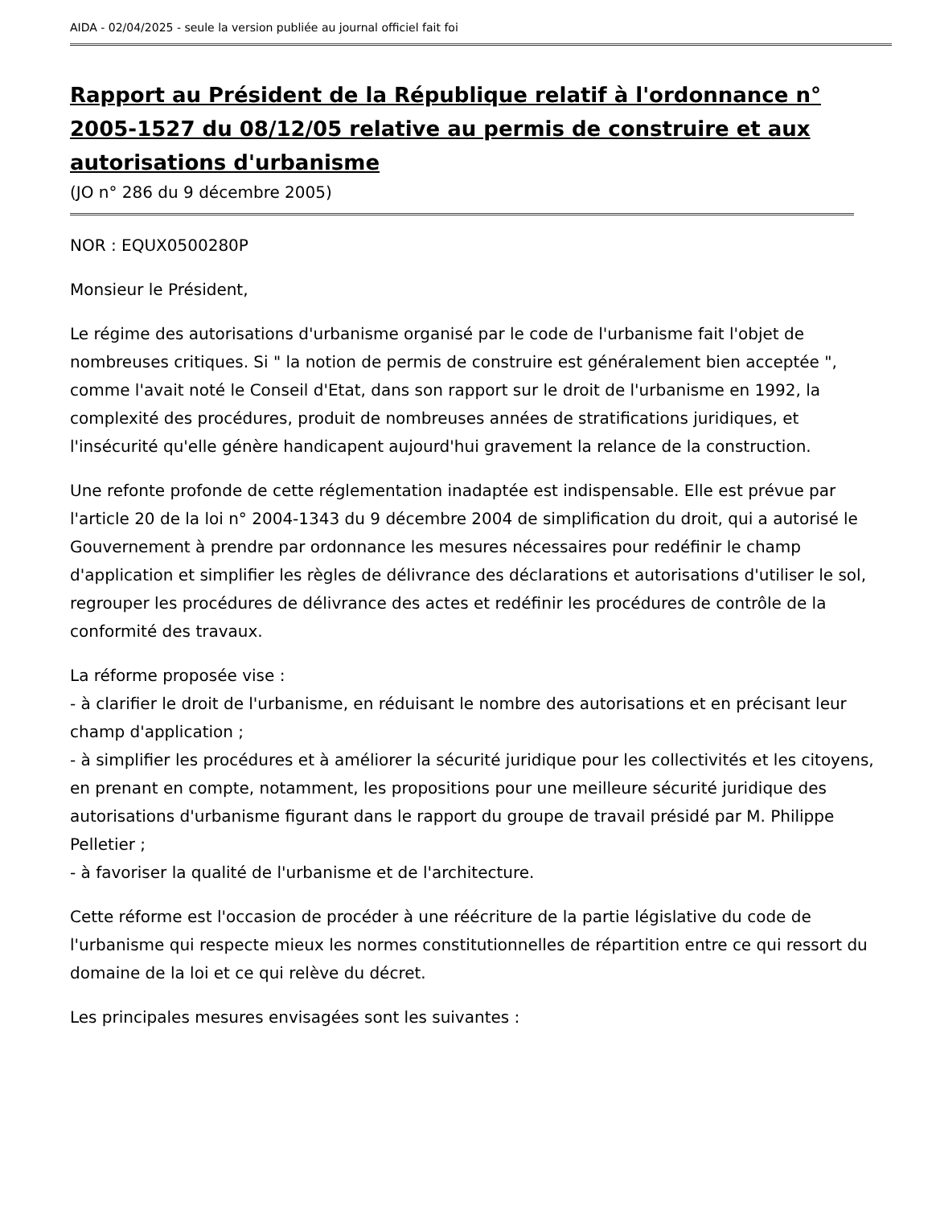AIDA - 02/04/2025 - seule la version publiée au journal officiel fait foi
Rapport au Président de la République relatif à l'ordonnance n° 2005-1527 du 08/12/05 relative au permis de construire et aux autorisations d'urbanisme
(JO n° 286 du 9 décembre 2005)
NOR : EQUX0500280P
Monsieur le Président,
Le régime des autorisations d'urbanisme organisé par le code de l'urbanisme fait l'objet de nombreuses critiques. Si " la notion de permis de construire est généralement bien acceptée ", comme l'avait noté le Conseil d'Etat, dans son rapport sur le droit de l'urbanisme en 1992, la complexité des procédures, produit de nombreuses années de stratifications juridiques, et l'insécurité qu'elle génère handicapent aujourd'hui gravement la relance de la construction.
Une refonte profonde de cette réglementation inadaptée est indispensable. Elle est prévue par l'article 20 de la loi n° 2004-1343 du 9 décembre 2004 de simplification du droit, qui a autorisé le Gouvernement à prendre par ordonnance les mesures nécessaires pour redéfinir le champ d'application et simplifier les règles de délivrance des déclarations et autorisations d'utiliser le sol, regrouper les procédures de délivrance des actes et redéfinir les procédures de contrôle de la conformité des travaux.
La réforme proposée vise :
- à clarifier le droit de l'urbanisme, en réduisant le nombre des autorisations et en précisant leur champ d'application ;
- à simplifier les procédures et à améliorer la sécurité juridique pour les collectivités et les citoyens, en prenant en compte, notamment, les propositions pour une meilleure sécurité juridique des autorisations d'urbanisme figurant dans le rapport du groupe de travail présidé par M. Philippe Pelletier ;
- à favoriser la qualité de l'urbanisme et de l'architecture.
Cette réforme est l'occasion de procéder à une réécriture de la partie législative du code de l'urbanisme qui respecte mieux les normes constitutionnelles de répartition entre ce qui ressort du domaine de la loi et ce qui relève du décret.
Les principales mesures envisagées sont les suivantes :